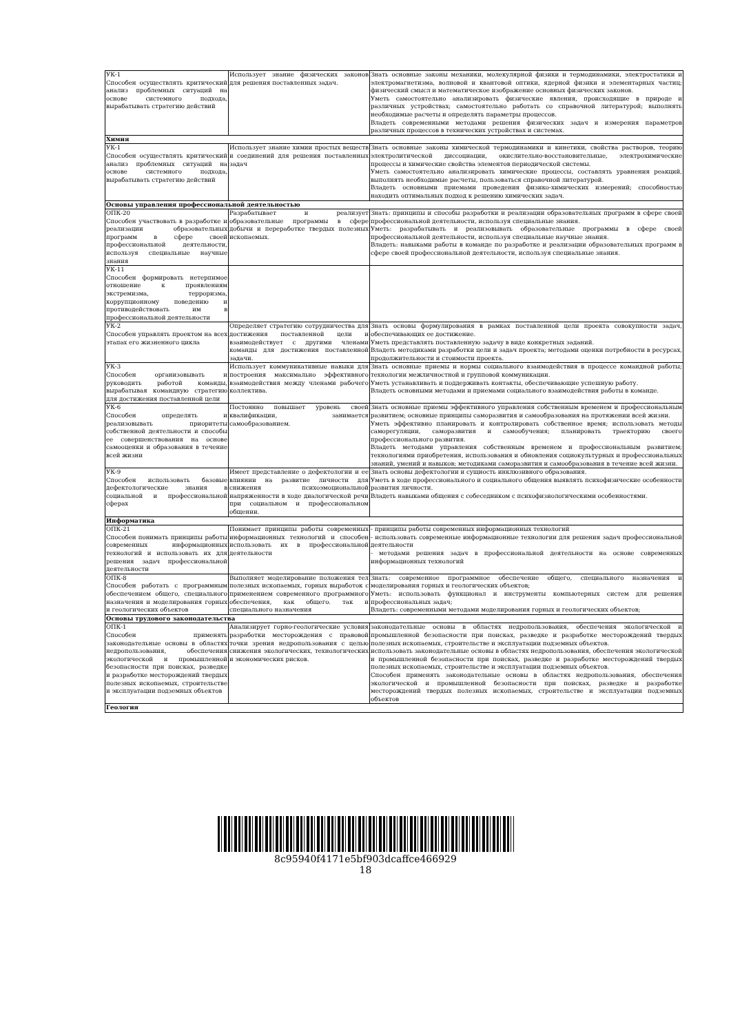| УК-1 Способен осуществлять критический анализ проблемных ситуаций на основе системного подхода, вырабатывать стратегию действий | Использует знание физических законов для решения поставленных задач. | Знать основные законы механики, молекулярной физики и термодинамики, электростатики и электромагнетизма, волновой и квантовой оптики, ядерной физики и элементарных частиц; физический смысл и математическое изображение основных физических законов. Уметь самостоятельно анализировать физические явления, происходящие в природе и различных устройствах; самостоятельно работать со справочной литературой; выполнять необходимые расчеты и определять параметры процессов. Владеть современными методами решения физических задач и измерения параметров различных процессов в технических устройствах и системах. |
| Химия | | |
| УК-1 Способен осуществлять критический анализ проблемных ситуаций на основе системного подхода, вырабатывать стратегию действий | Использует знание химии простых веществ и соединений для решения поставленных задач | Знать основные законы химической термодинамики и кинетики, свойства растворов, теорию электролитической диссоциации, окислительно-восстановительные, электрохимические процессы и химические свойства элементов периодической системы. Уметь самостоятельно анализировать химические процессы, составлять уравнения реакций, выполнять необходимые расчеты, пользоваться справочной литературой. Владеть основными приемами проведения физико-химических измерений; способностью находить оптимальных подход к решению химических задач. |
| Основы управления профессиональной деятельностью | | |
| ОПК-20 Способен участвовать в разработке и реализации образовательных программ в сфере своей профессиональной деятельности, используя специальные научные знания | Разрабатывает и реализует образовательные программы в сфере добычи и переработке твердых полезных ископаемых. | Знать: принципы и способы разработки и реализации образовательных программ в сфере своей профессиональной деятельности, используя специальные знания. Уметь: разрабатывать и реализовывать образовательные программы в сфере своей профессиональной деятельности, используя специальные научные знания. Владеть: навыками работы в команде по разработке и реализации образовательных программ в сфере своей профессиональной деятельности, используя специальные знания. |
| УК-11 Способен формировать нетерпимое отношение к проявлениям экстремизма, терроризма, коррупционному поведению и противодействовать им в профессиональной деятельности | | |
| УК-2 Способен управлять проектом на всех этапах его жизненного цикла | Определяет стратегию сотрудничества для достижения поставленной цели и взаимодействует с другими членами команды для достижения поставленной задачи. | Знать основы формулирования в рамках поставленной цели проекта совокупности задач, обеспечивающих ее достижение. Уметь представлять поставленную задачу в виде конкретных заданий. Владеть методиками разработки цели и задач проекта; методами оценки потребности в ресурсах, продолжительности и стоимости проекта. |
| УК-3 Способен организовывать и руководить работой команды, вырабатывая командную стратегию для достижения поставленной цели | Использует коммуникативные навыки для построения максимально эффективного взаимодействия между членами рабочего коллектива. | Знать основные приемы и нормы социального взаимодействия в процессе командной работы; технологии межличностной и групповой коммуникации. Уметь устанавливать и поддерживать контакты, обеспечивающие успешную работу. Владеть основными методами и приемами социального взаимодействия работы в команде. |
| УК-6 Способен определять и реализовывать приоритеты собственной деятельности и способы ее совершенствования на основе самооценки и образования в течение всей жизни | Постоянно повышает уровень своей квалификации, занимается самообразованием. | Знать основные приемы эффективного управления собственным временем и профессиональным развитием; основные принципы саморазвития и самообразования на протяжении всей жизни. Уметь эффективно планировать и контролировать собственное время; использовать методы саморегуляции, саморазвития и самообучения; планировать траекторию своего профессионального развития. Владеть методами управления собственным временем и профессиональным развитием; технологиями приобретения, использования и обновления социокультурных и профессиональных знаний, умений и навыков; методиками саморазвития и самообразования в течение всей жизни. |
| УК-9 Способен использовать базовые дефектологические знания в социальной и профессиональной сферах | Имеет представление о дефектологии и ее влиянии на развитие личности для снижения психоэмоциональной напряженности в ходе диалогической речи при социальном и профессиональном общении. | Знать основы дефектологии и сущность инклюзивного образования. Уметь в ходе профессионального и социального общения выявлять психофизические особенности развития личности. Владеть навыками общения с собеседником с психофизиологическими особенностями. |
| Информатика | | |
| ОПК-21 Способен понимать принципы работы современных информационных технологий и использовать их для решения задач профессиональной деятельности | Понимает принципы работы современных информационных технологий и способен использовать их в профессиональной деятельности | - принципы работы современных информационных технологий - использовать современные информационные технологии для решения задач профессиональной деятельности - методами решения задач в профессиональной деятельности на основе современных информационных технологий |
| ОПК-8 Способен работать с программным обеспечением общего, специального назначения и моделирования горных и геологических объектов | Выполняет моделирование положения тел полезных ископаемых, горных выработок с применением современного программного обеспечения, как общего. так и специального назначения | Знать: современное программное обеспечение общего, специального назначения и моделирования горных и геологических объектов; Уметь: использовать функционал и инструменты компьютерных систем для решения профессиональных задач; Владеть: современными методами моделирования горных и геологических объектов; |
| Основы трудового законодательства | | |
| ОПК-1 Способен применять законодательные основы в областях недропользования, обеспечения экологической и промышленной безопасности при поисках, разведке и разработке месторождений твердых полезных ископаемых, строительстве и эксплуатации подземных объектов | Анализирует горно-геологические условия разработки месторождения с правовой точки зрения недропользования с целью снижения экологических, технологических и экономических рисков. | законодательные основы в областях недропользования, обеспечения экологической и промышленной безопасности при поисках, разведке и разработке месторождений твердых полезных ископаемых, строительстве и эксплуатации подземных объектов. использовать законодательные основы в областях недропользования, обеспечения экологической и промышленной безопасности при поисках, разведке и разработке месторождений твердых полезных ископаемых, строительстве и эксплуатации подземных объектов. Способен применять законодательные основы в областях недропользования, обеспечения экологической и промышленной безопасности при поисках, разведке и разработке месторождений твердых полезных ископаемых, строительстве и эксплуатации подземных объектов |
| Геология | | |
8c95940f4171e5bf903dcaffce466929
18